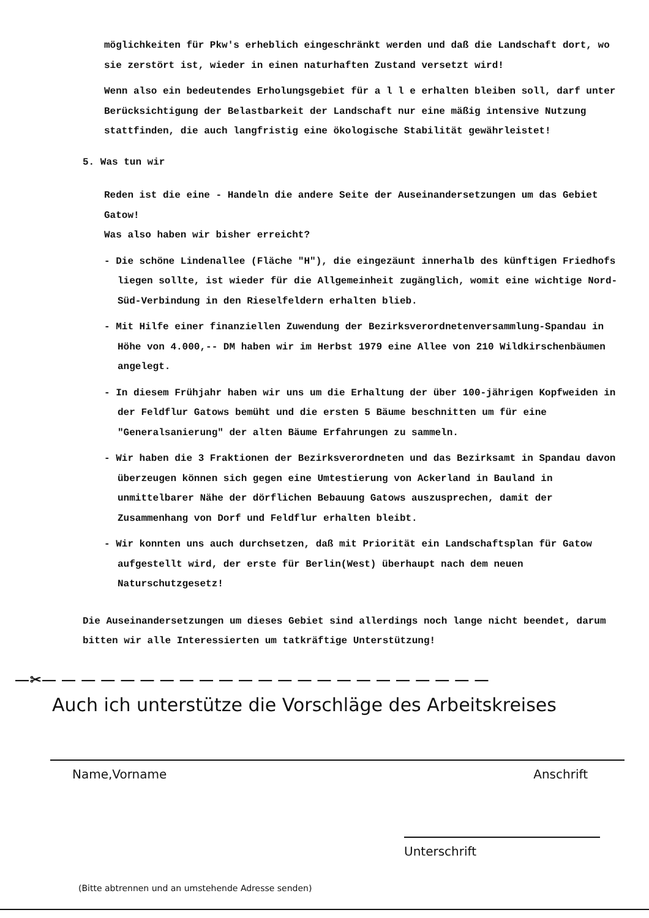möglichkeiten für Pkw's erheblich eingeschränkt werden und daß die Landschaft dort, wo sie zerstört ist, wieder in einen naturhaften Zustand versetzt wird!
Wenn also ein bedeutendes Erholungsgebiet für a l l e erhalten bleiben soll, darf unter Berücksichtigung der Belastbarkeit der Landschaft nur eine mäßig intensive Nutzung stattfinden, die auch langfristig eine ökologische Stabilität gewährleistet!
5. Was tun wir
Reden ist die eine - Handeln die andere Seite der Auseinandersetzungen um das Gebiet Gatow!
Was also haben wir bisher erreicht?
- Die schöne Lindenallee (Fläche "H"), die eingezäunt innerhalb des künftigen Friedhofs liegen sollte, ist wieder für die Allgemeinheit zugänglich, womit eine wichtige Nord-Süd-Verbindung in den Rieselfeldern erhalten blieb.
- Mit Hilfe einer finanziellen Zuwendung der Bezirksverordnetenversammlung-Spandau in Höhe von 4.000,-- DM haben wir im Herbst 1979 eine Allee von 210 Wildkirschenbäumen angelegt.
- In diesem Frühjahr haben wir uns um die Erhaltung der über 100-jährigen Kopfweiden in der Feldflur Gatows bemüht und die ersten 5 Bäume beschnitten um für eine "Generalsanierung" der alten Bäume Erfahrungen zu sammeln.
- Wir haben die 3 Fraktionen der Bezirksverordneten und das Bezirksamt in Spandau davon überzeugen können sich gegen eine Umtestierung von Ackerland in Bauland in unmittelbarer Nähe der dörflichen Bebauung Gatows auszusprechen, damit der Zusammenhang von Dorf und Feldflur erhalten bleibt.
- Wir konnten uns auch durchsetzen, daß mit Priorität ein Landschaftsplan für Gatow aufgestellt wird, der erste für Berlin(West) überhaupt nach dem neuen Naturschutzgesetz!
Die Auseinandersetzungen um dieses Gebiet sind allerdings noch lange nicht beendet, darum bitten wir alle Interessierten um tatkräftige Unterstützung!
—✂— — — — — — — — — — — — — — — — — — — — — — —
Auch ich unterstütze die Vorschläge des Arbeitskreises
Name,Vorname Anschrift
Unterschrift
(Bitte abtrennen und an umstehende Adresse senden)